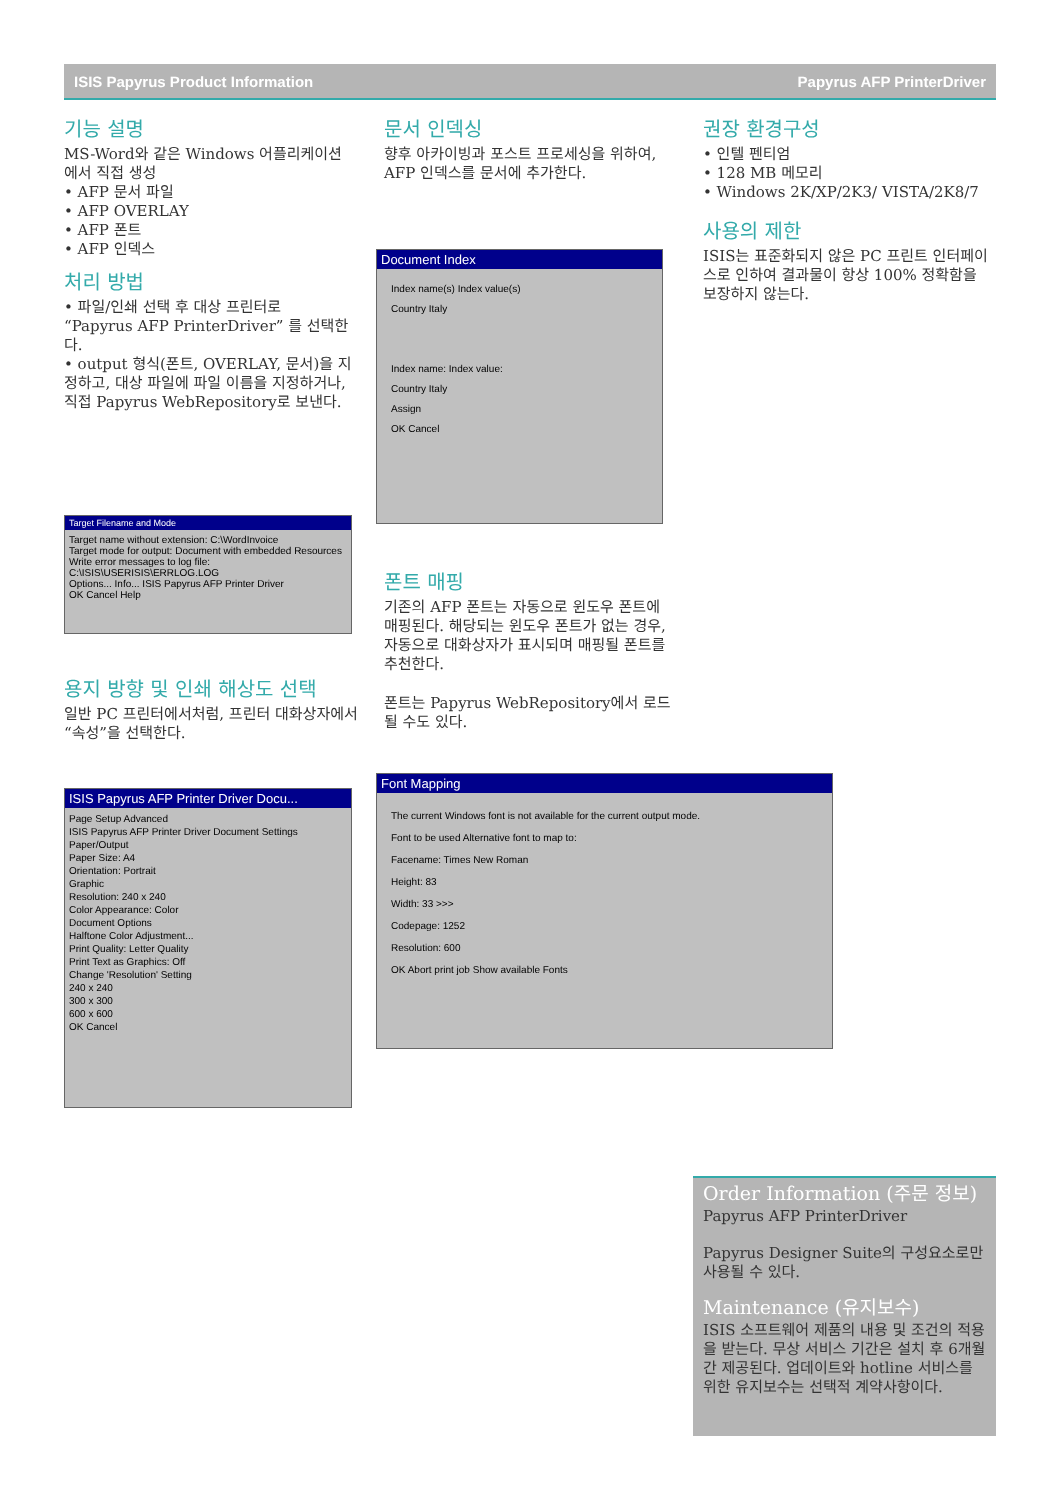ISIS Papyrus Product Information Papyrus AFP PrinterDriver
기능 설명
MS-Word와 같은 Windows 어플리케이션에서 직접 생성
• AFP 문서 파일
• AFP OVERLAY
• AFP 폰트
• AFP 인덱스
처리 방법
• 파일/인쇄 선택 후 대상 프린터로 “Papyrus AFP PrinterDriver” 를 선택한다.
• output 형식(폰트, OVERLAY, 문서)을 지정하고, 대상 파일에 파일 이름을 지정하거나, 직접 Papyrus WebRepository로 보낸다.
Target Filename and Mode
Target name without extension: C:\WordInvoice
Target mode for output: Document with embedded Resources
Write error messages to log file: C:\ISIS\USERISIS\ERRLOG.LOG
Options... Info... ISIS Papyrus AFP Printer Driver
OK Cancel Help
용지 방향 및 인쇄 해상도 선택
일반 PC 프린터에서처럼, 프린터 대화상자에서 “속성”을 선택한다.
ISIS Papyrus AFP Printer Driver Docu...
Page Setup Advanced
ISIS Papyrus AFP Printer Driver Document Settings
Paper/Output
Paper Size: A4
Orientation: Portrait
Graphic
Resolution: 240 x 240
Color Appearance: Color
Document Options
Halftone Color Adjustment...
Print Quality: Letter Quality
Print Text as Graphics: Off
Change 'Resolution' Setting
240 x 240
300 x 300
600 x 600
OK Cancel
문서 인덱싱
향후 아카이빙과 포스트 프로세싱을 위하여, AFP 인덱스를 문서에 추가한다.
Document Index
Index name(s) Index value(s)
Country Italy
Index name: Index value:
Country Italy
Assign
OK Cancel
폰트 매핑
기존의 AFP 폰트는 자동으로 윈도우 폰트에 매핑된다. 해당되는 윈도우 폰트가 없는 경우, 자동으로 대화상자가 표시되며 매핑될 폰트를 추천한다.
폰트는 Papyrus WebRepository에서 로드될 수도 있다.
Font Mapping
The current Windows font is not available for the current output mode.
Font to be used Alternative font to map to:
Facename: Times New Roman
Height: 83
Width: 33 >>>
Codepage: 1252
Resolution: 600
OK Abort print job Show available Fonts
권장 환경구성
• 인텔 펜티엄
• 128 MB 메모리
• Windows 2K/XP/2K3/ VISTA/2K8/7
사용의 제한
ISIS는 표준화되지 않은 PC 프린트 인터페이스로 인하여 결과물이 항상 100% 정확함을 보장하지 않는다.
Order Information (주문 정보)
Papyrus AFP PrinterDriver
Papyrus Designer Suite의 구성요소로만 사용될 수 있다.
Maintenance (유지보수)
ISIS 소프트웨어 제품의 내용 및 조건의 적용을 받는다. 무상 서비스 기간은 설치 후 6개월간 제공된다. 업데이트와 hotline 서비스를 위한 유지보수는 선택적 계약사항이다.